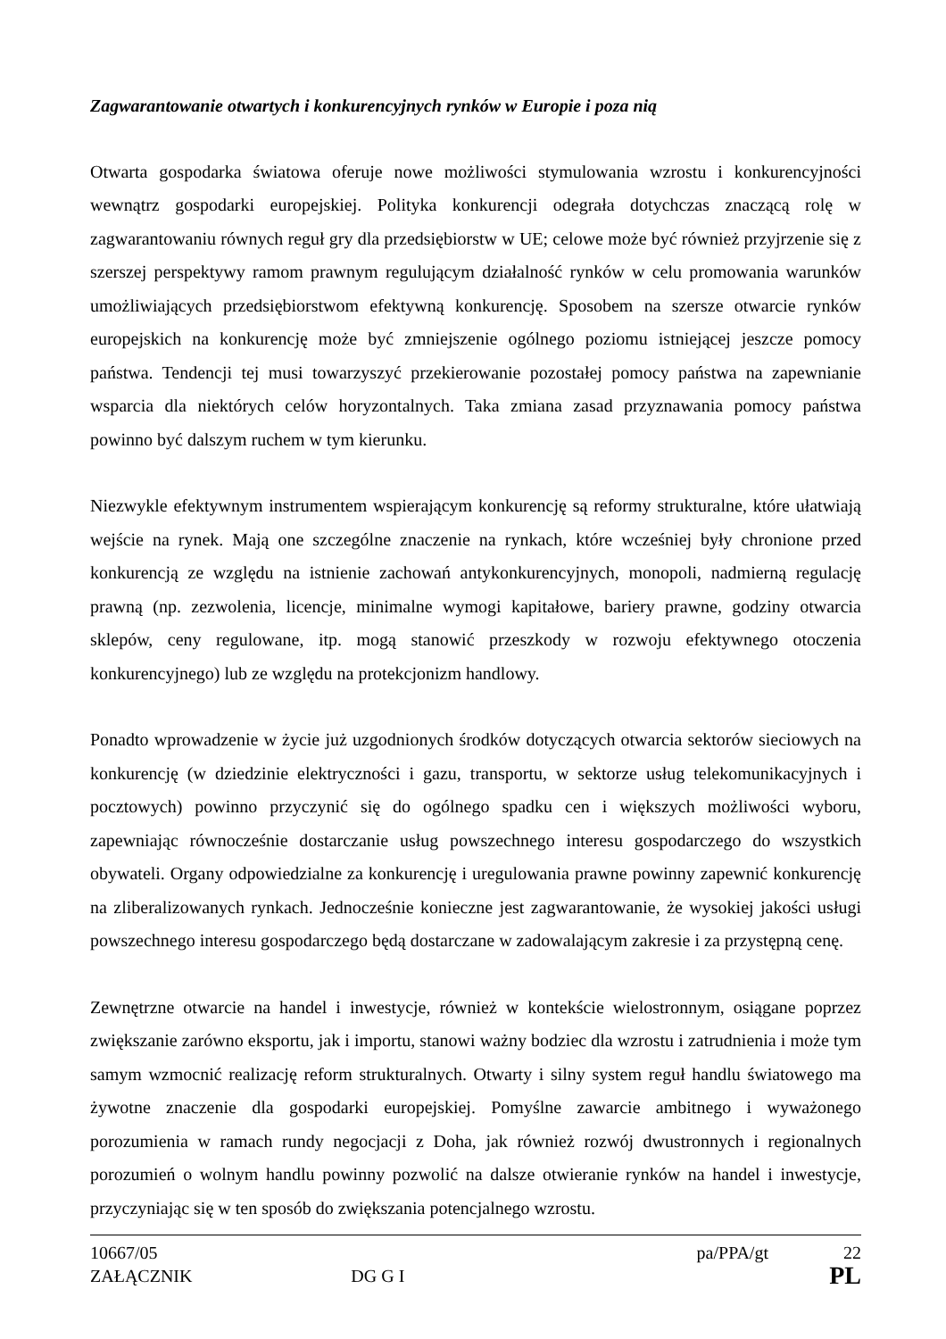Zagwarantowanie otwartych i konkurencyjnych rynków w Europie i poza nią
Otwarta gospodarka światowa oferuje nowe możliwości stymulowania wzrostu i konkurencyjności wewnątrz gospodarki europejskiej. Polityka konkurencji odegrała dotychczas znaczącą rolę w zagwarantowaniu równych reguł gry dla przedsiębiorstw w UE; celowe może być również przyjrzenie się z szerszej perspektywy ramom prawnym regulującym działalność rynków w celu promowania warunków umożliwiających przedsiębiorstwom efektywną konkurencję. Sposobem na szersze otwarcie rynków europejskich na konkurencję może być zmniejszenie ogólnego poziomu istniejącej jeszcze pomocy państwa. Tendencji tej musi towarzyszyć przekierowanie pozostałej pomocy państwa na zapewnianie wsparcia dla niektórych celów horyzontalnych. Taka zmiana zasad przyznawania pomocy państwa powinno być dalszym ruchem w tym kierunku.
Niezwykle efektywnym instrumentem wspierającym konkurencję są reformy strukturalne, które ułatwiają wejście na rynek. Mają one szczególne znaczenie na rynkach, które wcześniej były chronione przed konkurencją ze względu na istnienie zachowań antykonkurencyjnych, monopoli, nadmierną regulację prawną (np. zezwolenia, licencje, minimalne wymogi kapitałowe, bariery prawne, godziny otwarcia sklepów, ceny regulowane, itp. mogą stanowić przeszkody w rozwoju efektywnego otoczenia konkurencyjnego) lub ze względu na protekcjonizm handlowy.
Ponadto wprowadzenie w życie już uzgodnionych środków dotyczących otwarcia sektorów sieciowych na konkurencję (w dziedzinie elektryczności i gazu, transportu, w sektorze usług telekomunikacyjnych i pocztowych) powinno przyczynić się do ogólnego spadku cen i większych możliwości wyboru, zapewniając równocześnie dostarczanie usług powszechnego interesu gospodarczego do wszystkich obywateli. Organy odpowiedzialne za konkurencję i uregulowania prawne powinny zapewnić konkurencję na zliberalizowanych rynkach. Jednocześnie konieczne jest zagwarantowanie, że wysokiej jakości usługi powszechnego interesu gospodarczego będą dostarczane w zadowalającym zakresie i za przystępną cenę.
Zewnętrzne otwarcie na handel i inwestycje, również w kontekście wielostronnym, osiągane poprzez zwiększanie zarówno eksportu, jak i importu, stanowi ważny bodziec dla wzrostu i zatrudnienia i może tym samym wzmocnić realizację reform strukturalnych. Otwarty i silny system reguł handlu światowego ma żywotne znaczenie dla gospodarki europejskiej. Pomyślne zawarcie ambitnego i wyważonego porozumienia w ramach rundy negocjacji z Doha, jak również rozwój dwustronnych i regionalnych porozumień o wolnym handlu powinny pozwolić na dalsze otwieranie rynków na handel i inwestycje, przyczyniając się w ten sposób do zwiększania potencjalnego wzrostu.
10667/05 pa/PPA/gt 22
ZAŁĄCZNIK DG G I PL